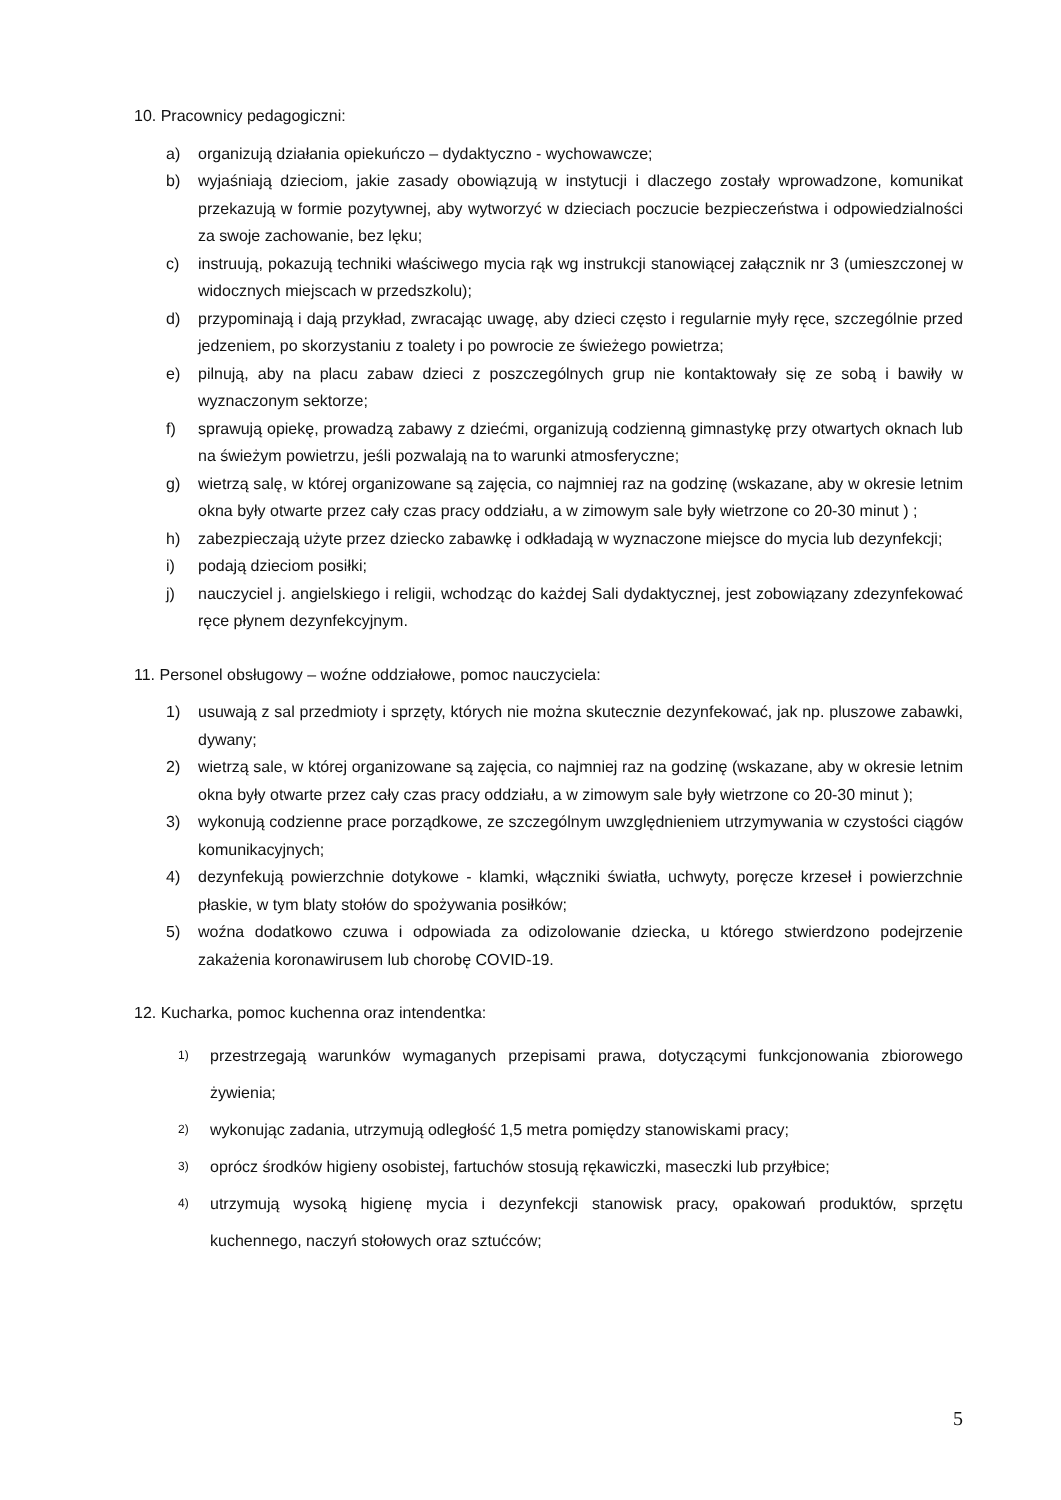10. Pracownicy pedagogiczni:
a) organizują działania opiekuńczo – dydaktyczno - wychowawcze;
b) wyjaśniają dzieciom, jakie zasady obowiązują w instytucji i dlaczego zostały wprowadzone, komunikat przekazują w formie pozytywnej, aby wytworzyć w dzieciach poczucie bezpieczeństwa i odpowiedzialności za swoje zachowanie, bez lęku;
c) instruują, pokazują techniki właściwego mycia rąk wg instrukcji stanowiącej załącznik nr 3 (umieszczonej w widocznych miejscach w przedszkolu);
d) przypominają i dają przykład, zwracając uwagę, aby dzieci często i regularnie myły ręce, szczególnie przed jedzeniem, po skorzystaniu z toalety i po powrocie ze świeżego powietrza;
e) pilnują, aby na placu zabaw dzieci z poszczególnych grup nie kontaktowały się ze sobą i bawiły w wyznaczonym sektorze;
f) sprawują opiekę, prowadzą zabawy z dziećmi, organizują codzienną gimnastykę przy otwartych oknach lub na świeżym powietrzu, jeśli pozwalają na to warunki atmosferyczne;
g) wietrzą salę, w której organizowane są zajęcia, co najmniej raz na godzinę (wskazane, aby w okresie letnim okna były otwarte przez cały czas pracy oddziału, a w zimowym sale były wietrzone co 20-30 minut ) ;
h) zabezpieczają użyte przez dziecko zabawkę i odkładają w wyznaczone miejsce do mycia lub dezynfekcji;
i) podają dzieciom posiłki;
j) nauczyciel j. angielskiego i religii, wchodząc do każdej Sali dydaktycznej, jest zobowiązany zdezynfekować ręce płynem dezynfekcyjnym.
11. Personel obsługowy – woźne oddziałowe, pomoc nauczyciela:
1) usuwają z sal przedmioty i sprzęty, których nie można skutecznie dezynfekować, jak np. pluszowe zabawki, dywany;
2) wietrzą sale, w której organizowane są zajęcia, co najmniej raz na godzinę (wskazane, aby w okresie letnim okna były otwarte przez cały czas pracy oddziału, a w zimowym sale były wietrzone co 20-30 minut );
3) wykonują codzienne prace porządkowe, ze szczególnym uwzględnieniem utrzymywania w czystości ciągów komunikacyjnych;
4) dezynfekują powierzchnie dotykowe - klamki, włączniki światła, uchwyty, poręcze krzeseł i powierzchnie płaskie, w tym blaty stołów do spożywania posiłków;
5) woźna dodatkowo czuwa i odpowiada za odizolowanie dziecka, u którego stwierdzono podejrzenie zakażenia koronawirusem lub chorobę COVID-19.
12. Kucharka, pomoc kuchenna oraz intendentka:
1) przestrzegają warunków wymaganych przepisami prawa, dotyczącymi funkcjonowania zbiorowego żywienia;
2) wykonując zadania, utrzymują odległość 1,5 metra pomiędzy stanowiskami pracy;
3) oprócz środków higieny osobistej, fartuchów stosują rękawiczki, maseczki lub przyłbice;
4) utrzymują wysoką higienę mycia i dezynfekcji stanowisk pracy, opakowań produktów, sprzętu kuchennego, naczyń stołowych oraz sztućców;
5